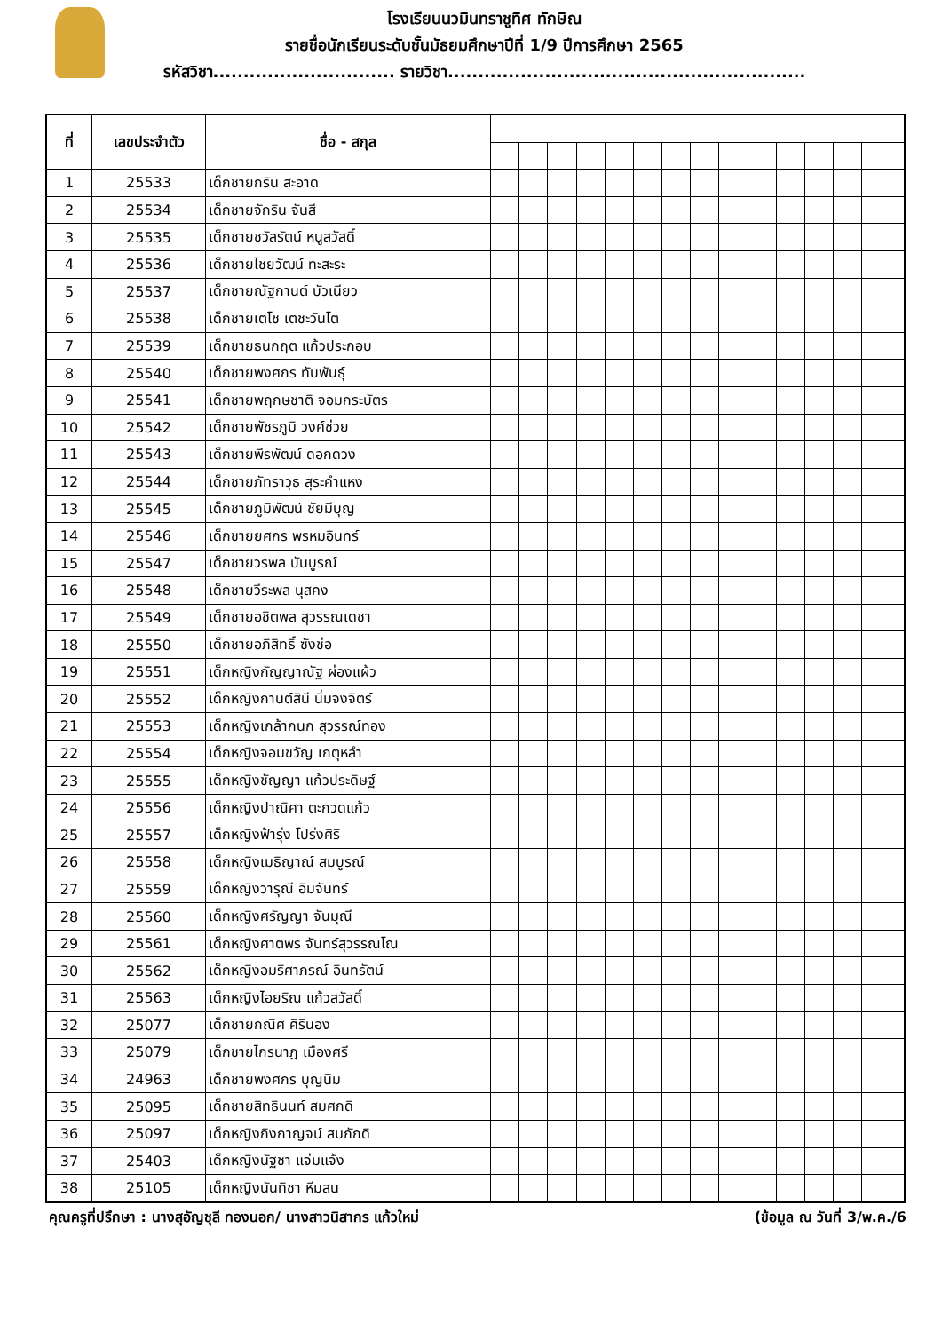โรงเรียนนวมินทราชูทิศ ทักษิณ
รายชื่อนักเรียนระดับชั้นมัธยมศึกษาปีที่ 1/9 ปีการศึกษา 2565
รหัสวิชา.............................. รายวิชา...........................................................
| ที่ | เลขประจำตัว | ชื่อ - สกุล | | | | | | | | | | | | | | |
| 1 | 25533 | เด็กชายกริน สะอาด | | | | | | | | | | | | | | |
| 2 | 25534 | เด็กชายจักริน จันสี | | | | | | | | | | | | | | |
| 3 | 25535 | เด็กชายชวัลรัตน์ หนูสวัสดิ์ | | | | | | | | | | | | | | |
| 4 | 25536 | เด็กชายไชยวัฒน์ ทะสะระ | | | | | | | | | | | | | | |
| 5 | 25537 | เด็กชายณัฐกานต์ บัวเนียว | | | | | | | | | | | | | | |
| 6 | 25538 | เด็กชายเตโช เตชะวันโต | | | | | | | | | | | | | | |
| 7 | 25539 | เด็กชายธนกฤต แก้วประกอบ | | | | | | | | | | | | | | |
| 8 | 25540 | เด็กชายพงศกร ทับพันธุ์ | | | | | | | | | | | | | | |
| 9 | 25541 | เด็กชายพฤกษชาติ จอมกระบัตร | | | | | | | | | | | | | | |
| 10 | 25542 | เด็กชายพัชรภูมิ วงศ์ช่วย | | | | | | | | | | | | | | |
| 11 | 25543 | เด็กชายพีรพัฒน์ ดอกดวง | | | | | | | | | | | | | | |
| 12 | 25544 | เด็กชายภัทราวุธ สุระคำแหง | | | | | | | | | | | | | | |
| 13 | 25545 | เด็กชายภูมิพัฒน์ ชัยมีบุญ | | | | | | | | | | | | | | |
| 14 | 25546 | เด็กชายยศกร พรหมอินทร์ | | | | | | | | | | | | | | |
| 15 | 25547 | เด็กชายวรพล บันบูรณ์ | | | | | | | | | | | | | | |
| 16 | 25548 | เด็กชายวีระพล นุสคง | | | | | | | | | | | | | | |
| 17 | 25549 | เด็กชายอชิตพล สุวรรณเดชา | | | | | | | | | | | | | | |
| 18 | 25550 | เด็กชายอภิสิทธิ์ ซังช่อ | | | | | | | | | | | | | | |
| 19 | 25551 | เด็กหญิงกัญญาณัฐ ผ่องแผ้ว | | | | | | | | | | | | | | |
| 20 | 25552 | เด็กหญิงกานต์สินี นิ่มจงจิตร์ | | | | | | | | | | | | | | |
| 21 | 25553 | เด็กหญิงเกล้ากนก สุวรรณ์ทอง | | | | | | | | | | | | | | |
| 22 | 25554 | เด็กหญิงจอมขวัญ เกตุหลำ | | | | | | | | | | | | | | |
| 23 | 25555 | เด็กหญิงชัญญา แก้วประดิษฐ์ | | | | | | | | | | | | | | |
| 24 | 25556 | เด็กหญิงปาณิศา ตะกวดแก้ว | | | | | | | | | | | | | | |
| 25 | 25557 | เด็กหญิงฟ้ารุ่ง โปร่งศิริ | | | | | | | | | | | | | | |
| 26 | 25558 | เด็กหญิงเมธิญาณ์ สมบูรณ์ | | | | | | | | | | | | | | |
| 27 | 25559 | เด็กหญิงวารุณี อิมจันทร์ | | | | | | | | | | | | | | |
| 28 | 25560 | เด็กหญิงศรัญญา จันมุณี | | | | | | | | | | | | | | |
| 29 | 25561 | เด็กหญิงศาตพร จันทร์สุวรรณโณ | | | | | | | | | | | | | | |
| 30 | 25562 | เด็กหญิงอมริศาภรณ์ อินทรัตน์ | | | | | | | | | | | | | | |
| 31 | 25563 | เด็กหญิงไอยริณ แก้วสวัสดิ์ | | | | | | | | | | | | | | |
| 32 | 25077 | เด็กชายกณิศ ศิรินอง | | | | | | | | | | | | | | |
| 33 | 25079 | เด็กชายไกรนาฎ เมืองศรี | | | | | | | | | | | | | | |
| 34 | 24963 | เด็กชายพงศกร บุญนิม | | | | | | | | | | | | | | |
| 35 | 25095 | เด็กชายสิทธินนท์ สมศกดิ | | | | | | | | | | | | | | |
| 36 | 25097 | เด็กหญิงกิงกาญจน์ สมภักดิ | | | | | | | | | | | | | | |
| 37 | 25403 | เด็กหญิงนัฐชา แจ่มแจ้ง | | | | | | | | | | | | | | |
| 38 | 25105 | เด็กหญิงนันทิชา หีมสน | | | | | | | | | | | | | | |
คุณครูที่ปรึกษา : นางสุอัญชุลี ทองนอก/ นางสาวนิสากร แก้วใหม่ (ข้อมูล ณ วันที่ 3/พ.ค./6